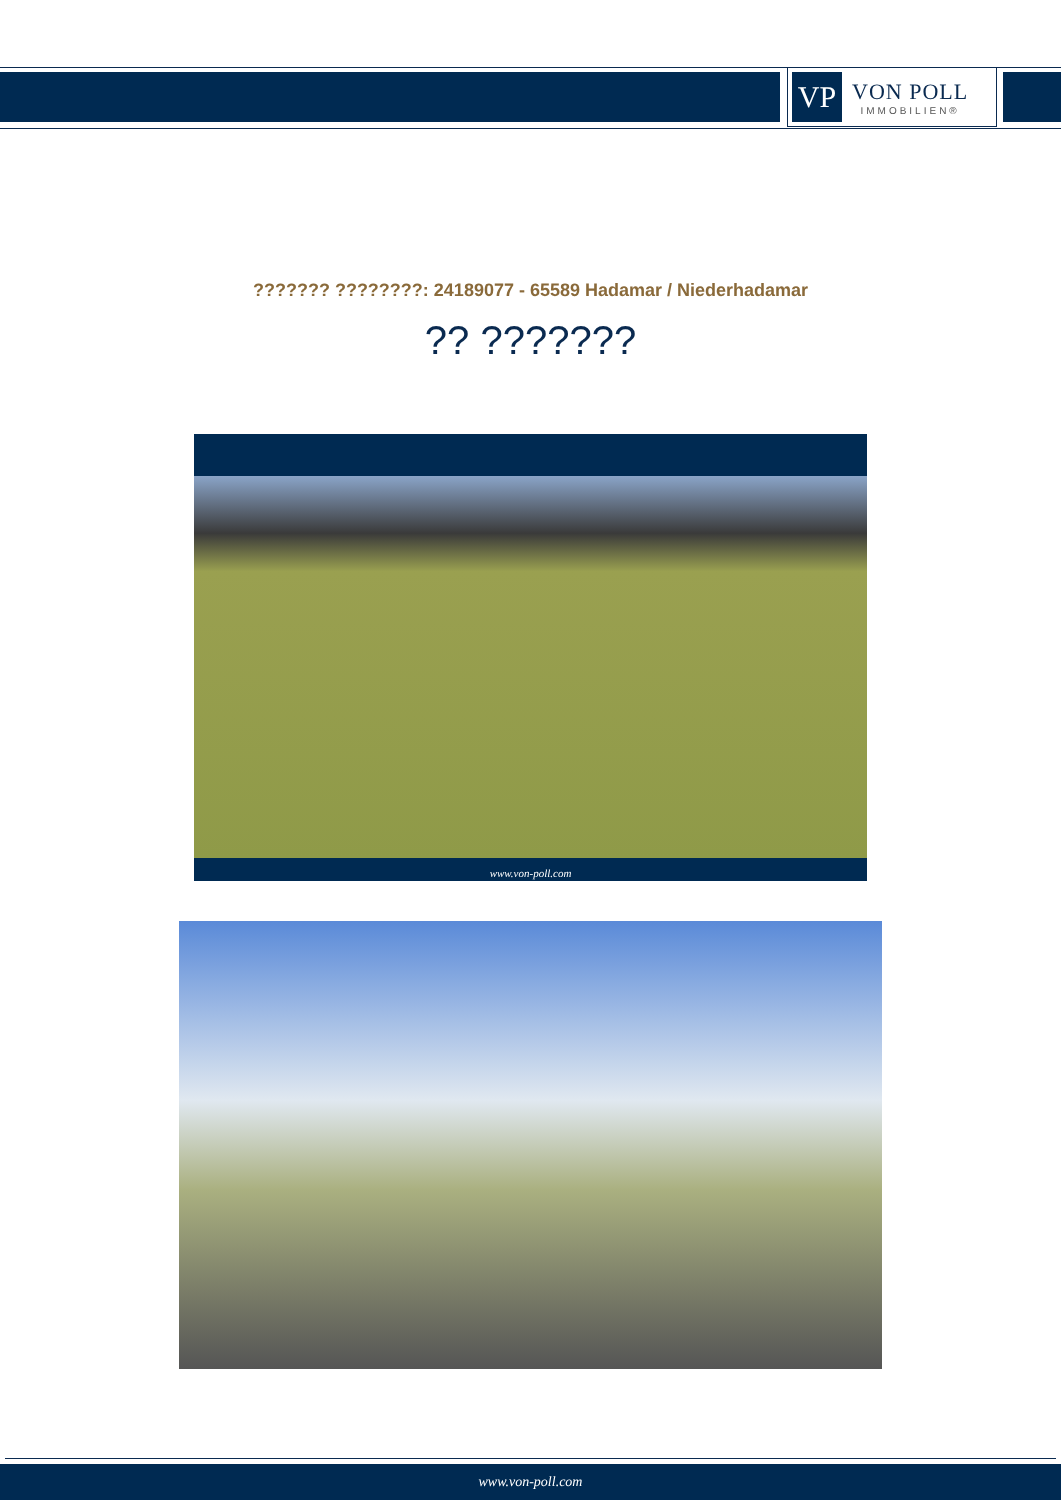VP
VON POLL
IMMOBILIEN®
??????? ????????: 24189077 - 65589 Hadamar / Niederhadamar
?? ???????
www.von-poll.com
www.von-poll.com